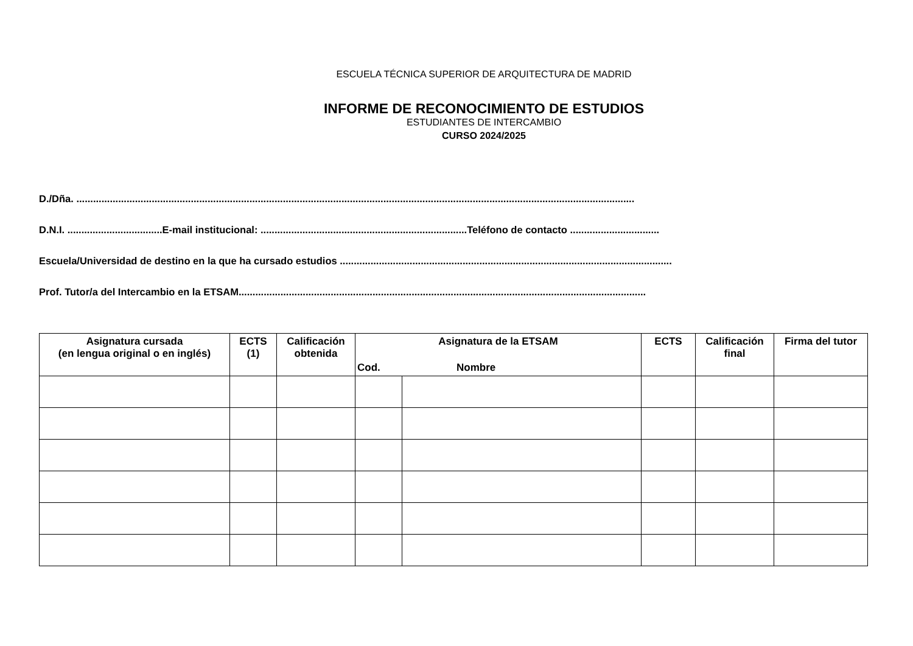ESCUELA TÉCNICA SUPERIOR DE ARQUITECTURA DE MADRID
INFORME DE RECONOCIMIENTO DE ESTUDIOS
ESTUDIANTES DE INTERCAMBIO
CURSO 2024/2025
D./Dña. ........................................................................................................................................................................................................
D.N.I. ..................................E-mail institucional: ..........................................................................Teléfono de contacto ................................
Escuela/Universidad de destino en la que ha cursado estudios .......................................................................................................................
Prof. Tutor/a del Intercambio en la ETSAM..................................................................................................................................................
| Asignatura cursada (en lengua original o en inglés) | ECTS (1) | Calificación obtenida | Asignatura de la ETSAM | | ECTS | Calificación final | Firma del tutor |
| --- | --- | --- | --- | --- | --- | --- | --- |
| | | | Cod. | Nombre | | | |